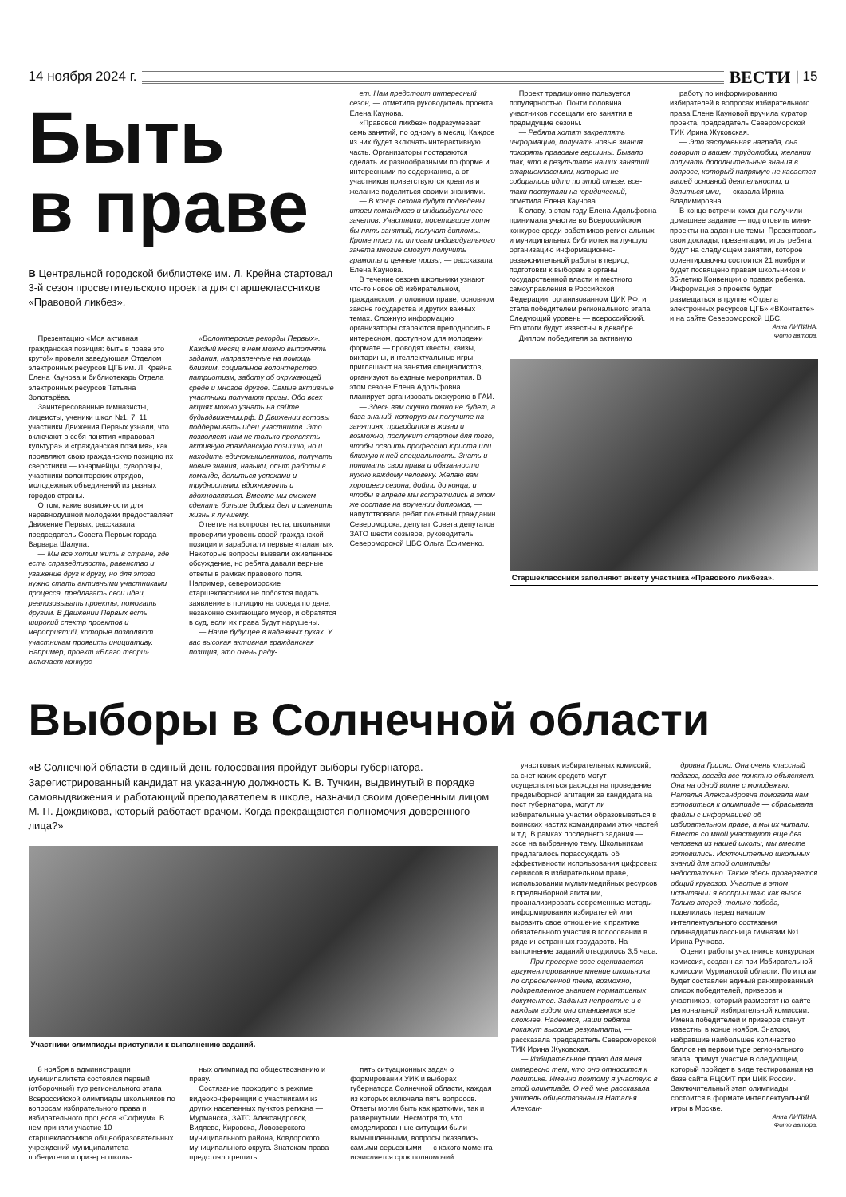14 ноября 2024 г.
ВЕСТИ | 15
Быть
в праве
В Центральной городской библиотеке им. Л. Крейна стартовал 3-й сезон просветительского проекта для старшеклассников «Правовой ликбез».
Презентацию «Моя активная гражданская позиция: быть в праве это круто!» провели заведующая Отделом электронных ресурсов ЦГБ им. Л. Крейна Елена Каунова и библиотекарь Отдела электронных ресурсов Татьяна Золотарёва.
Заинтересованные гимназисты, лицеисты, ученики школ №1, 7, 11, участники Движения Первых узнали, что включают в себя понятия «правовая культура» и «гражданская позиция», как проявляют свою гражданскую позицию их сверстники — юнармейцы, суворовцы, участники волонтерских отрядов, молодежных объединений из разных городов страны.
О том, какие возможности для неравнодушной молодежи предоставляет Движение Первых, рассказала председатель Совета Первых города Варвара Шалупа:
— Мы все хотим жить в стране, где есть справедливость, равенство и уважение друг к другу, но для этого нужно стать активными участниками процесса, предлагать свои идеи, реализовывать проекты, помогать другим. В Движении Первых есть широкий спектр проектов и мероприятий, которые позволяют участникам проявить инициативу. Например, проект «Благо твори» включает конкурс
«Волонтерские рекорды Первых». Каждый месяц в нем можно выполнять задания, направленные на помощь близким, социальное волонтерство, патриотизм, заботу об окружающей среде и многое другое. Самые активные участники получают призы. Обо всех акциях можно узнать на сайте будьвдвижении.рф. В Движении готовы поддерживать идеи участников. Это позволяет нам не только проявлять активную гражданскую позицию, но и находить единомышленников, получать новые знания, навыки, опыт работы в команде, делиться успехами и трудностями, вдохновлять и вдохновляться. Вместе мы сможем сделать больше добрых дел и изменить жизнь к лучшему.
Ответив на вопросы теста, школьники проверили уровень своей гражданской позиции и заработали первые «таланты». Некоторые вопросы вызвали оживленное обсуждение, но ребята давали верные ответы в рамках правового поля. Например, североморские старшеклассники не побоятся подать заявление в полицию на соседа по даче, незаконно сжигающего мусор, и обратятся в суд, если их права будут нарушены.
— Наше будущее в надежных руках. У вас высокая активная гражданская позиция, это очень раду-
ет. Нам предстоит интересный сезон, — отметила руководитель проекта Елена Каунова.
«Правовой ликбез» подразумевает семь занятий, по одному в месяц. Каждое из них будет включать интерактивную часть. Организаторы постараются сделать их разнообразными по форме и интересными по содержанию, а от участников приветствуются креатив и желание поделиться своими знаниями.
— В конце сезона будут подведены итоги командного и индивидуального зачетов. Участники, посетившие хотя бы пять занятий, получат дипломы. Кроме того, по итогам индивидуального зачета многие смогут получить грамоты и ценные призы, — рассказала Елена Каунова.
В течение сезона школьники узнают что-то новое об избирательном, гражданском, уголовном праве, основном законе государства и других важных темах. Сложную информацию организаторы стараются преподносить в интересном, доступном для молодежи формате — проводят квесты, квизы, викторины, интеллектуальные игры, приглашают на занятия специалистов, организуют выездные мероприятия. В этом сезоне Елена Адольфовна планирует организовать экскурсию в ГАИ.
— Здесь вам скучно точно не будет, а база знаний, которую вы получите на занятиях, пригодится в жизни и возможно, послужит стартом для того, чтобы освоить профессию юриста или близкую к ней специальность. Знать и понимать свои права и обязанности нужно каждому человеку. Желаю вам хорошего сезона, дойти до конца, и чтобы в апреле мы встретились в этом же составе на вручении дипломов, — напутствовала ребят почетный гражданин Североморска, депутат Совета депутатов ЗАТО шести созывов, руководитель Североморской ЦБС Ольга Ефименко.
Проект традиционно пользуется популярностью. Почти половина участников посещали его занятия в предыдущие сезоны.
— Ребята хотят закреплять информацию, получать новые знания, покорять правовые вершины. Бывало так, что в результате наших занятий старшеклассники, которые не собирались идти по этой стезе, все-таки поступали на юридический, — отметила Елена Каунова.
К слову, в этом году Елена Адольфовна принимала участие во Всероссийском конкурсе среди работников региональных и муниципальных библиотек на лучшую организацию информационно-разъяснительной работы в период подготовки к выборам в органы государственной власти и местного самоуправления в Российской Федерации, организованном ЦИК РФ, и стала победителем регионального этапа. Следующий уровень — всероссийский. Его итоги будут известны в декабре.
Диплом победителя за активную
работу по информированию избирателей в вопросах избирательного права Елене Кауновой вручила куратор проекта, председатель Североморской ТИК Ирина Жуковская.
— Это заслуженная награда, она говорит о вашем трудолюбии, желании получать дополнительные знания в вопросе, который напрямую не касается вашей основной деятельности, и делиться ими, — сказала Ирина Владимировна.
В конце встречи команды получили домашнее задание — подготовить мини-проекты на заданные темы. Презентовать свои доклады, презентации, игры ребята будут на следующем занятии, которое ориентировочно состоится 21 ноября и будет посвящено правам школьников и 35-летию Конвенции о правах ребенка. Информация о проекте будет размещаться в группе «Отдела электронных ресурсов ЦГБ» «ВКонтакте» и на сайте Североморской ЦБС.
Анна ЛИПИНА.
Фото автора.
Старшеклассники заполняют анкету участника «Правового ликбеза».
Выборы в Солнечной области
«В Солнечной области в единый день голосования пройдут выборы губернатора. Зарегистрированный кандидат на указанную должность К. В. Тучкин, выдвинутый в порядке самовыдвижения и работающий преподавателем в школе, назначил своим доверенным лицом М. П. Дождикова, который работает врачом. Когда прекращаются полномочия доверенного лица?»
Участники олимпиады приступили к выполнению заданий.
8 ноября в администрации муниципалитета состоялся первый (отборочный) тур регионального этапа Всероссийской олимпиады школьников по вопросам избирательного права и избирательного процесса «Софиум». В нем приняли участие 10 старшеклассников общеобразовательных учреждений муниципалитета — победители и призеры школь-
ных олимпиад по обществознанию и праву.
Состязание проходило в режиме видеоконференции с участниками из других населенных пунктов региона — Мурманска, ЗАТО Александровск, Видяево, Кировска, Ловозерского муниципального района, Ковдорского муниципального округа. Знатокам права предстояло решить
пять ситуационных задач о формировании УИК и выборах губернатора Солнечной области, каждая из которых включала пять вопросов. Ответы могли быть как краткими, так и развернутыми. Несмотря то, что смоделированные ситуации были вымышленными, вопросы оказались самыми серьезными — с какого момента исчисляется срок полномочий
участковых избирательных комиссий, за счет каких средств могут осуществляться расходы на проведение предвыборной агитации за кандидата на пост губернатора, могут ли избирательные участки образовываться в воинских частях командирами этих частей и т.д. В рамках последнего задания — эссе на выбранную тему. Школьникам предлагалось порассуждать об эффективности использования цифровых сервисов в избирательном праве, использовании мультимедийных ресурсов в предвыборной агитации, проанализировать современные методы информирования избирателей или выразить свое отношение к практике обязательного участия в голосовании в ряде иностранных государств. На выполнение заданий отводилось 3,5 часа.
— При проверке эссе оценивается аргументированное мнение школьника по определенной теме, возможно, подкрепленное знанием нормативных документов. Задания непростые и с каждым годом они становятся все сложнее. Надеемся, наши ребята покажут высокие результаты, — рассказала председатель Североморской ТИК Ирина Жуковская.
— Избирательное право для меня интересно тем, что оно относится к политике. Именно поэтому я участвую в этой олимпиаде. О ней мне рассказала учитель обществознания Наталья Алексан-
дровна Грицко. Она очень классный педагог, всегда все понятно объясняет. Она на одной волне с молодежью. Наталья Александровна помогала нам готовиться к олимпиаде — сбрасывала файлы с информацией об избирательном праве, а мы их читали. Вместе со мной участвуют еще два человека из нашей школы, мы вместе готовились. Исключительно школьных знаний для этой олимпиады недостаточно. Также здесь проверяется общий кругозор. Участие в этом испытании я воспринимаю как вызов. Только вперед, только победа, — поделилась перед началом интеллектуального состязания одиннадцатиклассница гимназии №1 Ирина Ручкова.
Оценит работы участников конкурсная комиссия, созданная при Избирательной комиссии Мурманской области. По итогам будет составлен единый ранжированный список победителей, призеров и участников, который разместят на сайте региональной избирательной комиссии. Имена победителей и призеров станут известны в конце ноября. Знатоки, набравшие наибольшее количество баллов на первом туре регионального этапа, примут участие в следующем, который пройдет в виде тестирования на базе сайта РЦОИТ при ЦИК России. Заключительный этап олимпиады состоится в формате интеллектуальной игры в Москве.
Анна ЛИПИНА.
Фото автора.